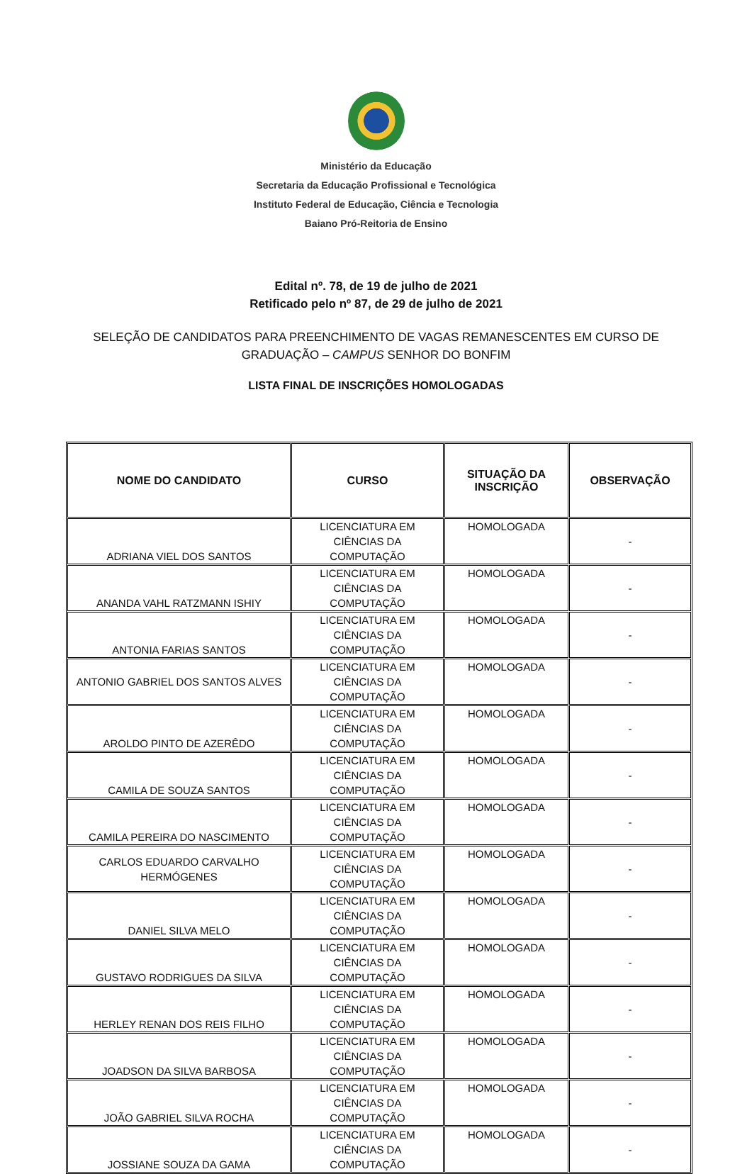Ministério da Educação
Secretaria da Educação Profissional e Tecnológica
Instituto Federal de Educação, Ciência e Tecnologia
Baiano Pró-Reitoria de Ensino
Edital nº. 78, de 19 de julho de 2021
Retificado pelo nº 87, de 29 de julho de 2021
SELEÇÃO DE CANDIDATOS PARA PREENCHIMENTO DE VAGAS REMANESCENTES EM CURSO DE GRADUAÇÃO – CAMPUS SENHOR DO BONFIM
LISTA FINAL DE INSCRIÇÕES HOMOLOGADAS
| NOME DO CANDIDATO | CURSO | SITUAÇÃO DA INSCRIÇÃO | OBSERVAÇÃO |
| --- | --- | --- | --- |
| ADRIANA VIEL DOS SANTOS | LICENCIATURA EM CIÊNCIAS DA COMPUTAÇÃO | HOMOLOGADA | - |
| ANANDA VAHL RATZMANN ISHIY | LICENCIATURA EM CIÊNCIAS DA COMPUTAÇÃO | HOMOLOGADA | - |
| ANTONIA FARIAS SANTOS | LICENCIATURA EM CIÊNCIAS DA COMPUTAÇÃO | HOMOLOGADA | - |
| ANTONIO GABRIEL DOS SANTOS ALVES | LICENCIATURA EM CIÊNCIAS DA COMPUTAÇÃO | HOMOLOGADA | - |
| AROLDO PINTO DE AZERÊDO | LICENCIATURA EM CIÊNCIAS DA COMPUTAÇÃO | HOMOLOGADA | - |
| CAMILA DE SOUZA SANTOS | LICENCIATURA EM CIÊNCIAS DA COMPUTAÇÃO | HOMOLOGADA | - |
| CAMILA PEREIRA DO NASCIMENTO | LICENCIATURA EM CIÊNCIAS DA COMPUTAÇÃO | HOMOLOGADA | - |
| CARLOS EDUARDO CARVALHO HERMÓGENES | LICENCIATURA EM CIÊNCIAS DA COMPUTAÇÃO | HOMOLOGADA | - |
| DANIEL SILVA MELO | LICENCIATURA EM CIÊNCIAS DA COMPUTAÇÃO | HOMOLOGADA | - |
| GUSTAVO RODRIGUES DA SILVA | LICENCIATURA EM CIÊNCIAS DA COMPUTAÇÃO | HOMOLOGADA | - |
| HERLEY RENAN DOS REIS FILHO | LICENCIATURA EM CIÊNCIAS DA COMPUTAÇÃO | HOMOLOGADA | - |
| JOADSON DA SILVA BARBOSA | LICENCIATURA EM CIÊNCIAS DA COMPUTAÇÃO | HOMOLOGADA | - |
| JOÃO GABRIEL SILVA ROCHA | LICENCIATURA EM CIÊNCIAS DA COMPUTAÇÃO | HOMOLOGADA | - |
| JOSSIANE SOUZA DA GAMA | LICENCIATURA EM CIÊNCIAS DA COMPUTAÇÃO | HOMOLOGADA | - |